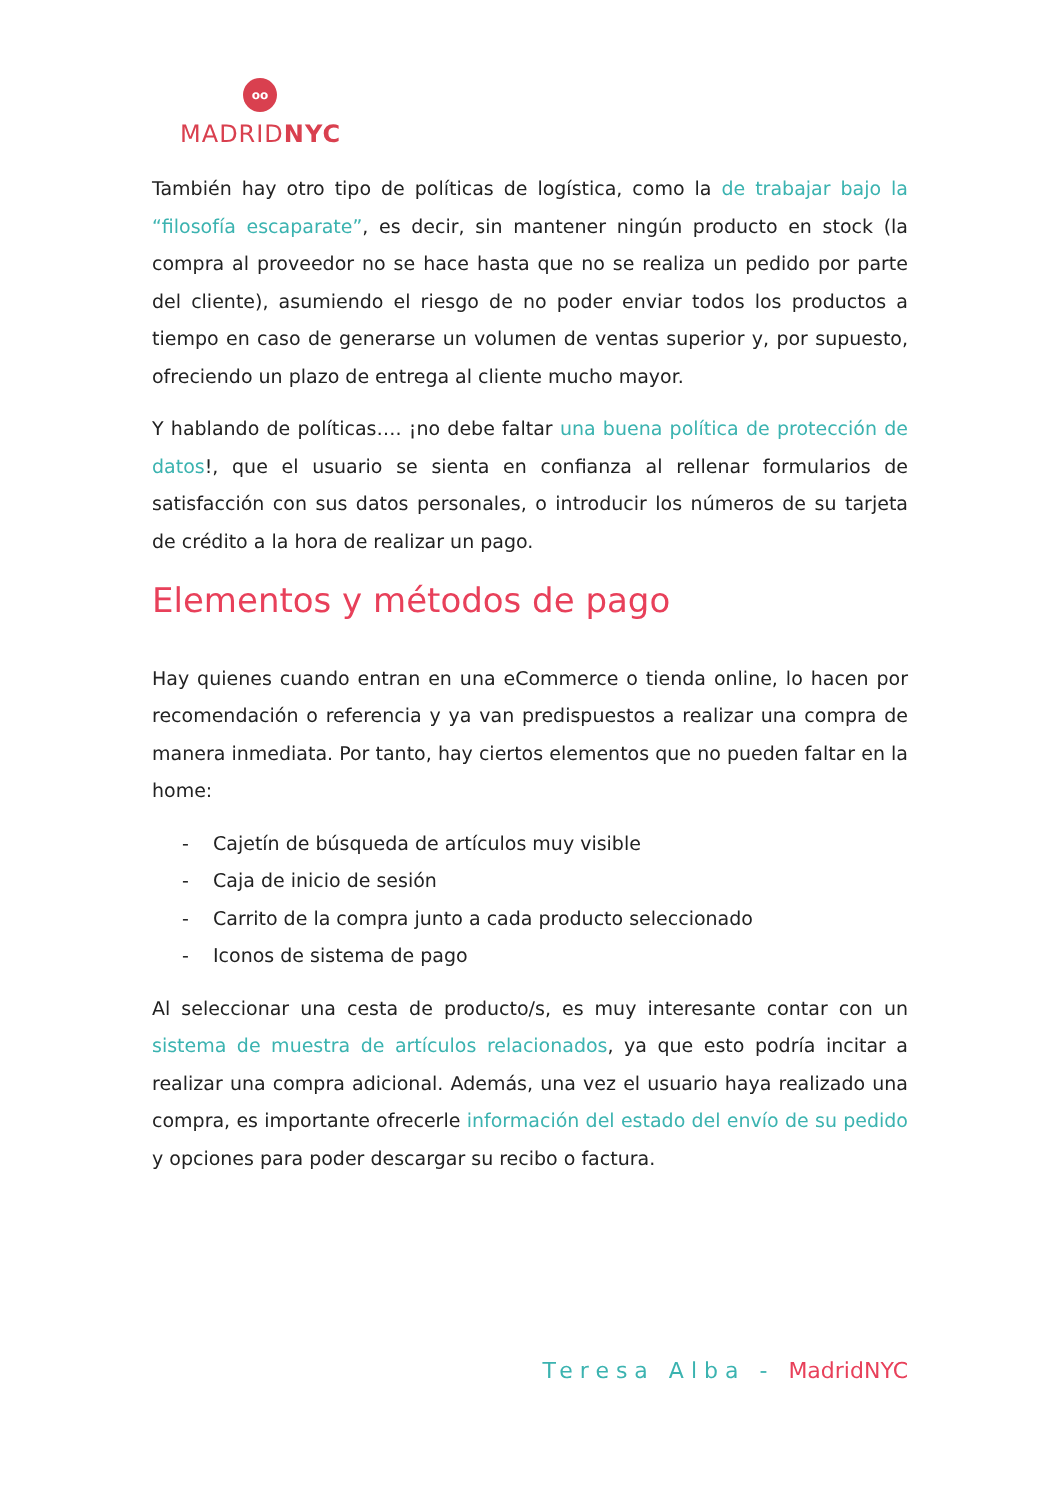oo
MADRIDNYC
También hay otro tipo de políticas de logística, como la de trabajar bajo la “filosofía escaparate”, es decir, sin mantener ningún producto en stock (la compra al proveedor no se hace hasta que no se realiza un pedido por parte del cliente), asumiendo el riesgo de no poder enviar todos los productos a tiempo en caso de generarse un volumen de ventas superior y, por supuesto, ofreciendo un plazo de entrega al cliente mucho mayor.
Y hablando de políticas…. ¡no debe faltar una buena política de protección de datos!, que el usuario se sienta en confianza al rellenar formularios de satisfacción con sus datos personales, o introducir los números de su tarjeta de crédito a la hora de realizar un pago.
Elementos y métodos de pago
Hay quienes cuando entran en una eCommerce o tienda online, lo hacen por recomendación o referencia y ya van predispuestos a realizar una compra de manera inmediata. Por tanto, hay ciertos elementos que no pueden faltar en la home:
- Cajetín de búsqueda de artículos muy visible
- Caja de inicio de sesión
- Carrito de la compra junto a cada producto seleccionado
- Iconos de sistema de pago
Al seleccionar una cesta de producto/s, es muy interesante contar con un sistema de muestra de artículos relacionados, ya que esto podría incitar a realizar una compra adicional. Además, una vez el usuario haya realizado una compra, es importante ofrecerle información del estado del envío de su pedido y opciones para poder descargar su recibo o factura.
Teresa Alba - MadridNYC